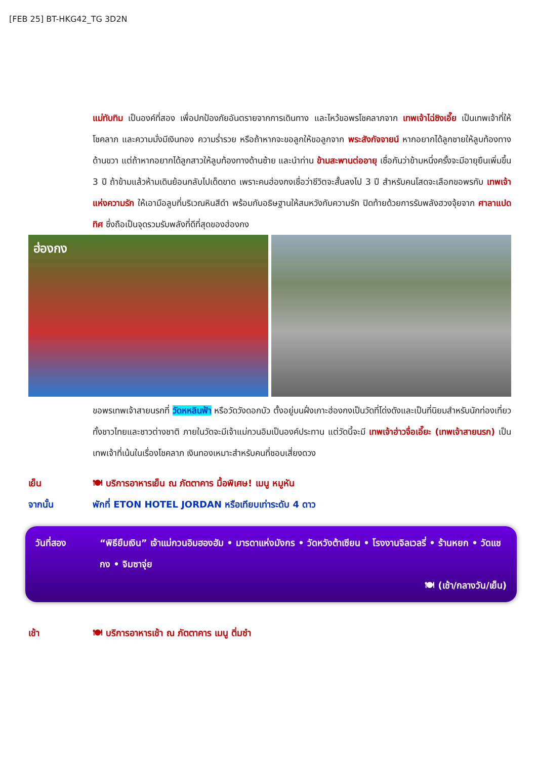[FEB 25] BT-HKG42_TG 3D2N
แม่ทับทิม เป็นองค์ที่สอง เพื่อปกป้องภัยอันตรายจากการเดินทาง และไหว้ขอพรโชคลาภจาก เทพเจ้าไฉ่ซิงเอี๊ย เป็นเทพเจ้าที่ให้โชคลาภ และความมั่งมีเงินทอง ความร่ำรวย หรือถ้าหากจะขอลูกให้ขอลูกจาก พระสังกัจจายน์ หากอยากได้ลูกชายให้ลูบท้องทางด้านขวา แต่ถ้าหากอยากได้ลูกสาวให้ลูบท้องทางด้านซ้าย และนำท่าน ข้ามสะพานต่ออายุ เชื่อกันว่าข้ามหนึ่งครั้งจะมีอายุยืนเพิ่มขึ้น 3 ปี ถ้าข้ามแล้วห้ามเดินย้อนกลับไปเด็ดขาด เพราะคนฮ่องกงเชื่อว่าชีวิตจะสั้นลงไป 3 ปี สำหรับคนโสดจะเลือกขอพรกับ เทพเจ้าแห่งความรัก ให้เอามือลูบที่บริเวณหินสีดำ พร้อมกับอธิษฐานให้สมหวังกับความรัก ปิดท้ายด้วยการรับพลังฮวงจุ้ยจาก ศาลาแปดทิศ ซึ่งถือเป็นจุดรวมรับพลังที่ดีที่สุดของฮ่องกง
ฮ่องกง
ขอพรเทพเจ้าสายนรกที่ วัดหหลินฟ้า หรือวัดวังดอกบัว ตั้งอยู่บนฝั่งเกาะฮ่องกงเป็นวัดที่โด่งดังและเป็นที่นิยมสำหรับนักท่องเที่ยวทั้งชาวไทยและชาวต่างชาติ ภายในวัดจะมีเจ้าแม่กวนอิมเป็นองค์ประทาน แต่วัดนี้จะมี เทพเจ้าฮ่าวจื่อเอี๊ยะ (เทพเจ้าสายนรก) เป็นเทพเจ้าที่เน้นในเรื่องโชคลาภ เงินทองเหมาะสำหรับคนที่ชอบเสี่ยงดวง
เย็น 🍽 บริการอาหารเย็น ณ ภัตตาคาร มื้อพิเศษ! เมนู หมูหัน
จากนั้น พักที่ ETON HOTEL JORDAN หรือเทียบเท่าระดับ 4 ดาว
วันที่สอง “พิธียืมเงิน” เจ้าแม่กวนอิมฮองฮัม • มารดาแห่งมังกร • วัดหวังต้าเซียน • โรงงานจิลเวลรี่ • ร้านหยก • วัดแชกง • จิมซาจุ่ย
🍽 (เช้า/กลางวัน/เย็น)
เช้า 🍽 บริการอาหารเช้า ณ ภัตตาคาร เมนู ติ่มซำ